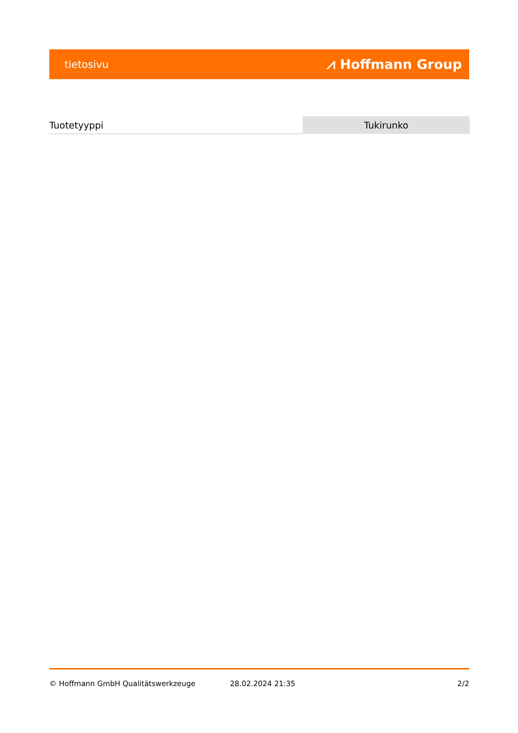tietosivu ⩘ Hoffmann Group
| Tuotetyyppi | Tukirunko |
© Hoffmann GmbH Qualitätswerkzeuge 28.02.2024 21:35 2/2